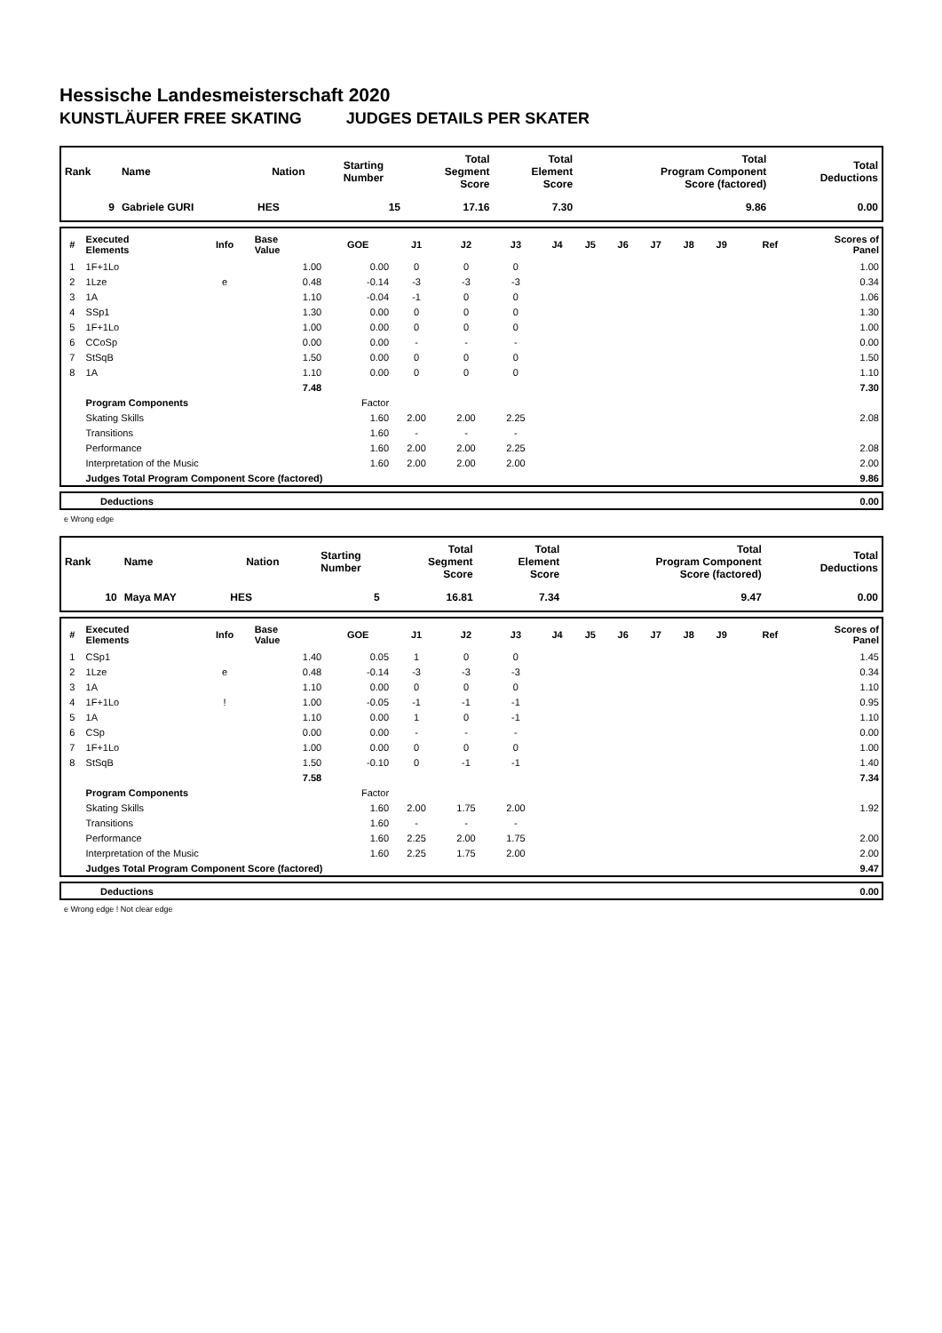Hessische Landesmeisterschaft 2020
KUNSTLÄUFER FREE SKATING JUDGES DETAILS PER SKATER
| Rank | Name | Nation | Starting Number | Total Segment Score | Total Element Score | Total Program Component Score (factored) | Total Deductions |
| --- | --- | --- | --- | --- | --- | --- | --- |
| 9 | Gabriele GURI | HES | 15 | 17.16 | 7.30 | 9.86 | 0.00 |
| # | Executed Elements | Info | Base Value | GOE | J1 | J2 | J3 | J4 | J5 | J6 | J7 | J8 | J9 | Ref | Scores of Panel |
| --- | --- | --- | --- | --- | --- | --- | --- | --- | --- | --- | --- | --- | --- | --- | --- |
| 1 | 1F+1Lo | | 1.00 | 0.00 | 0 | 0 | 0 | | | | | | | | 1.00 |
| 2 | 1Lze | e | 0.48 | -0.14 | -3 | -3 | -3 | | | | | | | | 0.34 |
| 3 | 1A | | 1.10 | -0.04 | -1 | 0 | 0 | | | | | | | | 1.06 |
| 4 | SSp1 | | 1.30 | 0.00 | 0 | 0 | 0 | | | | | | | | 1.30 |
| 5 | 1F+1Lo | | 1.00 | 0.00 | 0 | 0 | 0 | | | | | | | | 1.00 |
| 6 | CCoSp | | 0.00 | 0.00 | - | - | - | | | | | | | | 0.00 |
| 7 | StSqB | | 1.50 | 0.00 | 0 | 0 | 0 | | | | | | | | 1.50 |
| 8 | 1A | | 1.10 | 0.00 | 0 | 0 | 0 | | | | | | | | 1.10 |
| | | | 7.48 | | | | | | | | | | | | 7.30 |
| | Program Components | | | Factor | | | | | | | | | | | |
| | Skating Skills | | | 1.60 | 2.00 | 2.00 | 2.25 | | | | | | | | 2.08 |
| | Transitions | | | 1.60 | - | - | - | | | | | | | | |
| | Performance | | | 1.60 | 2.00 | 2.00 | 2.25 | | | | | | | | 2.08 |
| | Interpretation of the Music | | | 1.60 | 2.00 | 2.00 | 2.00 | | | | | | | | 2.00 |
| | Judges Total Program Component Score (factored) | | | | | | | | | | | | | | 9.86 |
| | Deductions | 0.00 |
e Wrong edge
| Rank | Name | Nation | Starting Number | Total Segment Score | Total Element Score | Total Program Component Score (factored) | Total Deductions |
| --- | --- | --- | --- | --- | --- | --- | --- |
| 10 | Maya MAY | HES | 5 | 16.81 | 7.34 | 9.47 | 0.00 |
| # | Executed Elements | Info | Base Value | GOE | J1 | J2 | J3 | J4 | J5 | J6 | J7 | J8 | J9 | Ref | Scores of Panel |
| --- | --- | --- | --- | --- | --- | --- | --- | --- | --- | --- | --- | --- | --- | --- | --- |
| 1 | CSp1 | | 1.40 | 0.05 | 1 | 0 | 0 | | | | | | | | 1.45 |
| 2 | 1Lze | e | 0.48 | -0.14 | -3 | -3 | -3 | | | | | | | | 0.34 |
| 3 | 1A | | 1.10 | 0.00 | 0 | 0 | 0 | | | | | | | | 1.10 |
| 4 | 1F+1Lo | ! | 1.00 | -0.05 | -1 | -1 | -1 | | | | | | | | 0.95 |
| 5 | 1A | | 1.10 | 0.00 | 1 | 0 | -1 | | | | | | | | 1.10 |
| 6 | CSp | | 0.00 | 0.00 | - | - | - | | | | | | | | 0.00 |
| 7 | 1F+1Lo | | 1.00 | 0.00 | 0 | 0 | 0 | | | | | | | | 1.00 |
| 8 | StSqB | | 1.50 | -0.10 | 0 | -1 | -1 | | | | | | | | 1.40 |
| | | | 7.58 | | | | | | | | | | | | 7.34 |
| | Program Components | | | Factor | | | | | | | | | | | |
| | Skating Skills | | | 1.60 | 2.00 | 1.75 | 2.00 | | | | | | | | 1.92 |
| | Transitions | | | 1.60 | - | - | - | | | | | | | | |
| | Performance | | | 1.60 | 2.25 | 2.00 | 1.75 | | | | | | | | 2.00 |
| | Interpretation of the Music | | | 1.60 | 2.25 | 1.75 | 2.00 | | | | | | | | 2.00 |
| | Judges Total Program Component Score (factored) | | | | | | | | | | | | | | 9.47 |
| | Deductions | 0.00 |
e Wrong edge ! Not clear edge